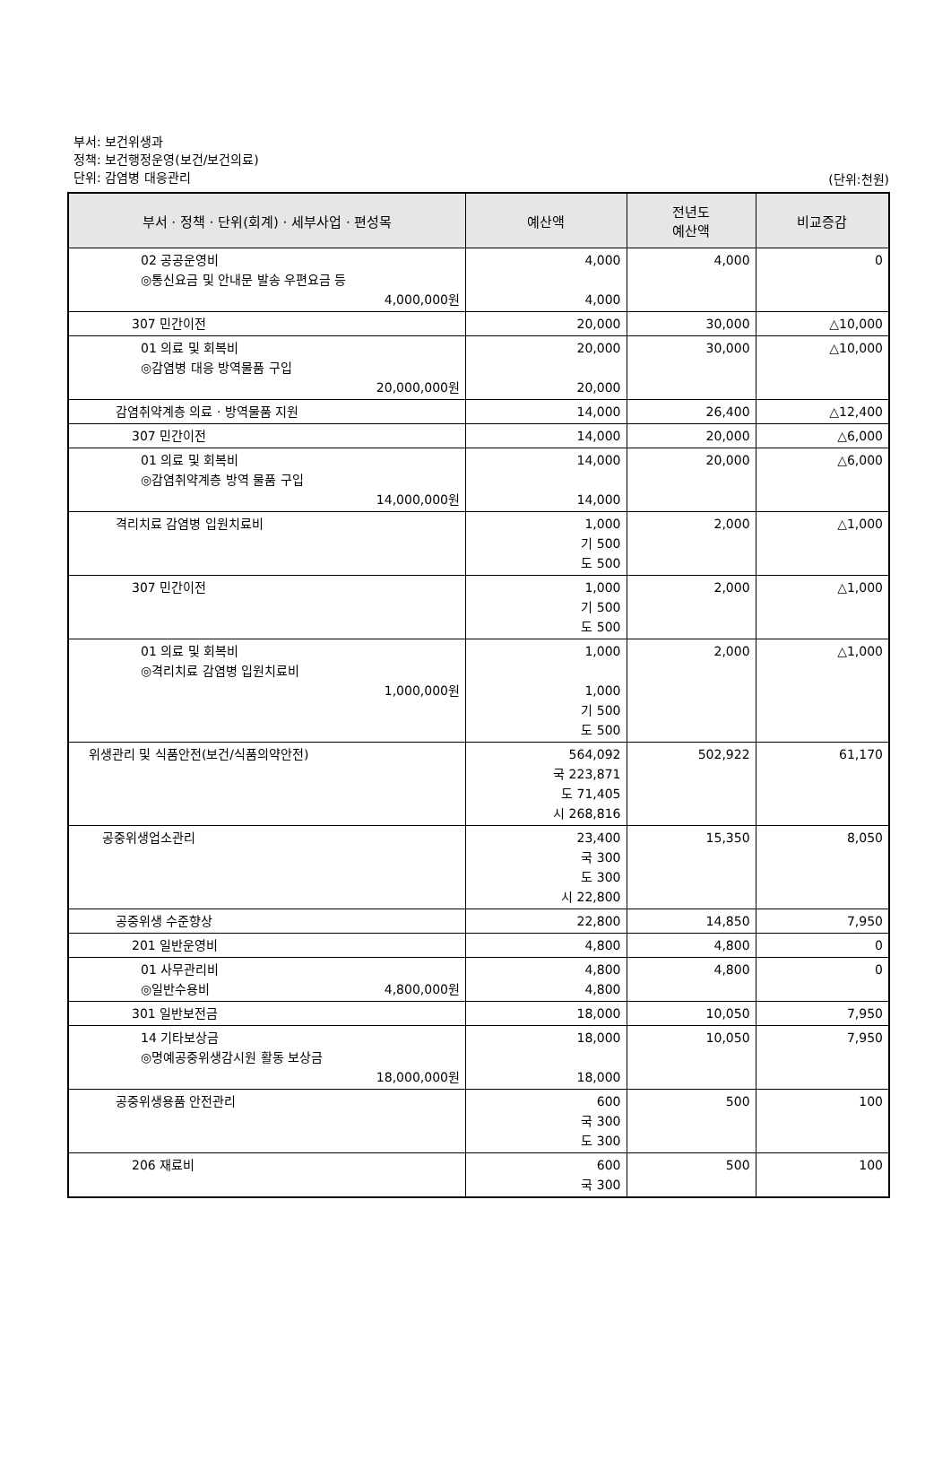부서: 보건위생과
정책: 보건행정운영(보건/보건의료)
단위: 감염병 대응관리
(단위:천원)
| 부서 · 정책 · 단위(회계) · 세부사업 · 편성목 | 예산액 | 전년도 예산액 | 비교증감 |
| --- | --- | --- | --- |
| 02 공공운영비 ◎통신요금 및 안내문 발송 우편요금 등 4,000,000원 | 4,000 4,000 | 4,000 | 0 |
| 307 민간이전 | 20,000 | 30,000 | △10,000 |
| 01 의료 및 회복비 ◎감염병 대응 방역물품 구입 20,000,000원 | 20,000 20,000 | 30,000 | △10,000 |
| 감염취약계층 의료 · 방역물품 지원 | 14,000 | 26,400 | △12,400 |
| 307 민간이전 | 14,000 | 20,000 | △6,000 |
| 01 의료 및 회복비 ◎감염취약계층 방역 물품 구입 14,000,000원 | 14,000 14,000 | 20,000 | △6,000 |
| 격리치료 감염병 입원치료비 | 1,000 기 500 도 500 | 2,000 | △1,000 |
| 307 민간이전 | 1,000 기 500 도 500 | 2,000 | △1,000 |
| 01 의료 및 회복비 ◎격리치료 감염병 입원치료비 1,000,000원 | 1,000 1,000 기 500 도 500 | 2,000 | △1,000 |
| 위생관리 및 식품안전(보건/식품의약안전) | 564,092 국 223,871 도 71,405 시 268,816 | 502,922 | 61,170 |
| 공중위생업소관리 | 23,400 국 300 도 300 시 22,800 | 15,350 | 8,050 |
| 공중위생 수준향상 | 22,800 | 14,850 | 7,950 |
| 201 일반운영비 | 4,800 | 4,800 | 0 |
| 01 사무관리비 ◎일반수용비 4,800,000원 | 4,800 4,800 | 4,800 | 0 |
| 301 일반보전금 | 18,000 | 10,050 | 7,950 |
| 14 기타보상금 ◎명예공중위생감시원 활동 보상금 18,000,000원 | 18,000 18,000 | 10,050 | 7,950 |
| 공중위생용품 안전관리 | 600 국 300 도 300 | 500 | 100 |
| 206 재료비 | 600 국 300 | 500 | 100 |